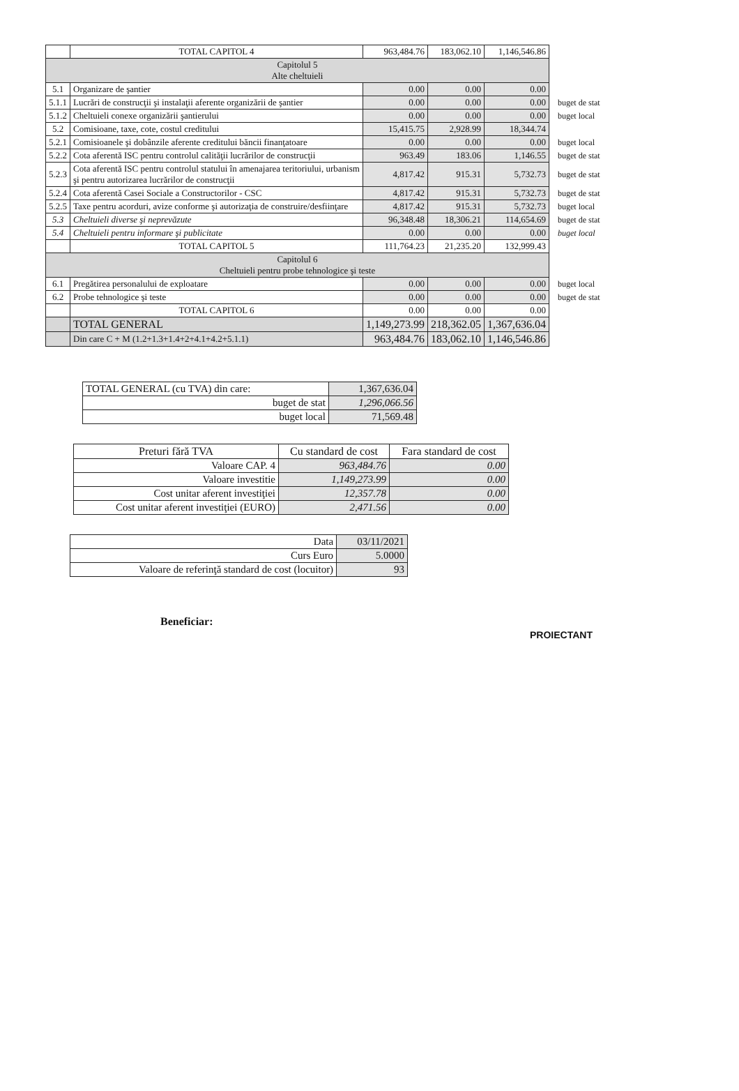| | TOTAL CAPITOL 4 | 963,484.76 | 183,062.10 | 1,146,546.86 | |
| Capitolul 5 Alte cheltuieli | | | | | |
| 5.1 | Organizare de şantier | 0.00 | 0.00 | 0.00 | |
| 5.1.1 | Lucrări de construcţii şi instalaţii aferente organizării de şantier | 0.00 | 0.00 | 0.00 | buget de stat |
| 5.1.2 | Cheltuieli conexe organizării şantierului | 0.00 | 0.00 | 0.00 | buget local |
| 5.2 | Comisioane, taxe, cote, costul creditului | 15,415.75 | 2,928.99 | 18,344.74 | |
| 5.2.1 | Comisioanele şi dobânzile aferente creditului băncii finanţatoare | 0.00 | 0.00 | 0.00 | buget local |
| 5.2.2 | Cota aferentă ISC pentru controlul calităţii lucrărilor de construcţii | 963.49 | 183.06 | 1,146.55 | buget de stat |
| 5.2.3 | Cota aferentă ISC pentru controlul statului în amenajarea teritoriului, urbanism şi pentru autorizarea lucrărilor de construcţii | 4,817.42 | 915.31 | 5,732.73 | buget de stat |
| 5.2.4 | Cota aferentă Casei Sociale a Constructorilor - CSC | 4,817.42 | 915.31 | 5,732.73 | buget de stat |
| 5.2.5 | Taxe pentru acorduri, avize conforme şi autorizaţia de construire/desfiinţare | 4,817.42 | 915.31 | 5,732.73 | buget local |
| 5.3 | Cheltuieli diverse şi neprevăzute | 96,348.48 | 18,306.21 | 114,654.69 | buget de stat |
| 5.4 | Cheltuieli pentru informare şi publicitate | 0.00 | 0.00 | 0.00 | buget local |
| | TOTAL CAPITOL 5 | 111,764.23 | 21,235.20 | 132,999.43 | |
| Capitolul 6 Cheltuieli pentru probe tehnologice şi teste | | | | | |
| 6.1 | Pregătirea personalului de exploatare | 0.00 | 0.00 | 0.00 | buget local |
| 6.2 | Probe tehnologice şi teste | 0.00 | 0.00 | 0.00 | buget de stat |
| | TOTAL CAPITOL 6 | 0.00 | 0.00 | 0.00 | |
| | TOTAL GENERAL | 1,149,273.99 | 218,362.05 | 1,367,636.04 | |
| | Din care C + M (1.2+1.3+1.4+2+4.1+4.2+5.1.1) | 963,484.76 | 183,062.10 | 1,146,546.86 | |
| TOTAL GENERAL (cu TVA) din care: | 1,367,636.04 |
| buget de stat | 1,296,066.56 |
| buget local | 71,569.48 |
| Preturi fără TVA | Cu standard de cost | Fara standard de cost |
| --- | --- | --- |
| Valoare CAP. 4 | 963,484.76 | 0.00 |
| Valoare investitie | 1,149,273.99 | 0.00 |
| Cost unitar aferent investiţiei | 12,357.78 | 0.00 |
| Cost unitar aferent investiţiei (EURO) | 2,471.56 | 0.00 |
| Data | 03/11/2021 |
| Curs Euro | 5.0000 |
| Valoare de referinţă standard de cost (locuitor) | 93 |
Beneficiar:
PROIECTANT